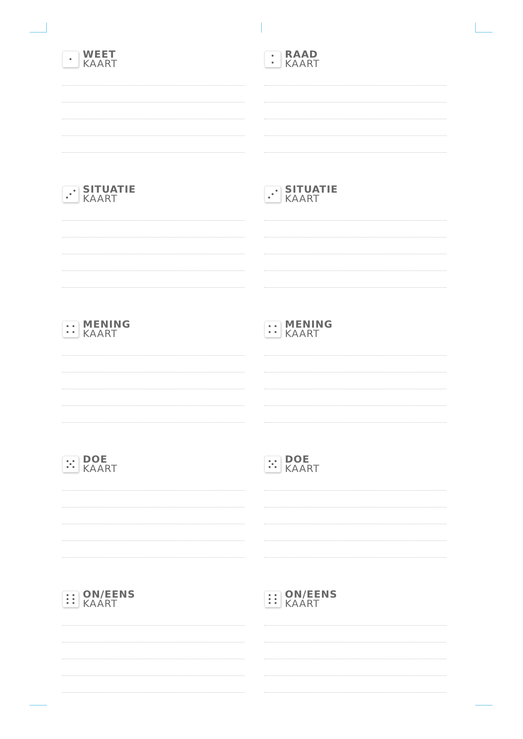WEET
KAART
RAAD
KAART
SITUATIE
KAART
SITUATIE
KAART
MENING
KAART
MENING
KAART
DOE
KAART
DOE
KAART
ON/EENS
KAART
ON/EENS
KAART